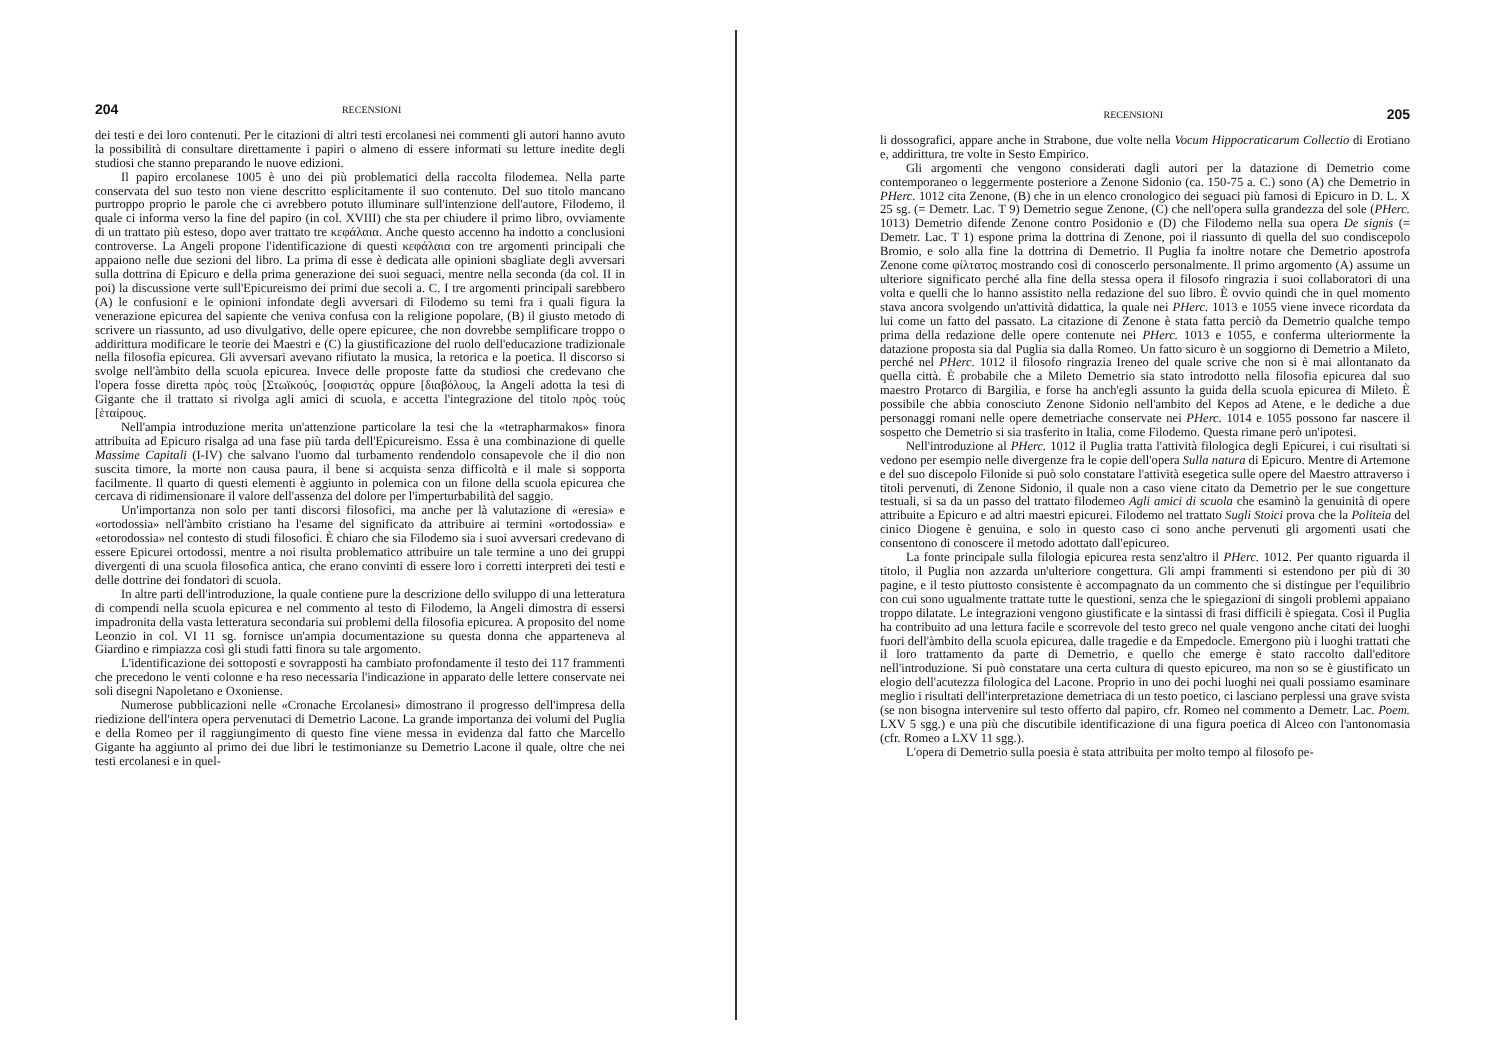204 RECENSIONI
dei testi e dei loro contenuti. Per le citazioni di altri testi ercolanesi nei commenti gli autori hanno avuto la possibilità di consultare direttamente i papiri o almeno di essere informati su letture inedite degli studiosi che stanno preparando le nuove edizioni.
Il papiro ercolanese 1005 è uno dei più problematici della raccolta filodemea. Nella parte conservata del suo testo non viene descritto esplicitamente il suo contenuto. Del suo titolo mancano purtroppo proprio le parole che ci avrebbero potuto illuminare sull'intenzione dell'autore, Filodemo, il quale ci informa verso la fine del papiro (in col. XVIII) che sta per chiudere il primo libro, ovviamente di un trattato più esteso, dopo aver trattato tre κεφάλαια. Anche questo accenno ha indotto a conclusioni controverse. La Angeli propone l'identificazione di questi κεφάλαια con tre argomenti principali che appaiono nelle due sezioni del libro. La prima di esse è dedicata alle opinioni sbagliate degli avversari sulla dottrina di Epicuro e della prima generazione dei suoi seguaci, mentre nella seconda (da col. II in poi) la discussione verte sull'Epicureismo dei primi due secoli a. C. I tre argomenti principali sarebbero (A) le confusioni e le opinioni infondate degli avversari di Filodemo su temi fra i quali figura la venerazione epicurea del sapiente che veniva confusa con la religione popolare, (B) il giusto metodo di scrivere un riassunto, ad uso divulgativo, delle opere epicuree, che non dovrebbe semplificare troppo o addirittura modificare le teorie dei Maestri e (C) la giustificazione del ruolo dell'educazione tradizionale nella filosofia epicurea. Gli avversari avevano rifiutato la musica, la retorica e la poetica. Il discorso si svolge nell'àmbito della scuola epicurea. Invece delle proposte fatte da studiosi che credevano che l'opera fosse diretta πρὸς τοὺς [Στωϊκούς, [σοφιστάς oppure [διαβόλους, la Angeli adotta la tesi di Gigante che il trattato si rivolga agli amici di scuola, e accetta l'integrazione del titolo πρὸς τοὺς [ἑταίρους.
Nell'ampia introduzione merita un'attenzione particolare la tesi che la «tetrapharmakos» finora attribuita ad Epicuro risalga ad una fase più tarda dell'Epicureismo. Essa è una combinazione di quelle Massime Capitali (I-IV) che salvano l'uomo dal turbamento rendendolo consapevole che il dio non suscita timore, la morte non causa paura, il bene si acquista senza difficoltà e il male si sopporta facilmente. Il quarto di questi elementi è aggiunto in polemica con un filone della scuola epicurea che cercava di ridimensionare il valore dell'assenza del dolore per l'imperturbabilità del saggio.
Un'importanza non solo per tanti discorsi filosofici, ma anche per là valutazione di «eresia» e «ortodossia» nell'àmbito cristiano ha l'esame del significato da attribuire ai termini «ortodossia» e «etorodossia» nel contesto di studi filosofici. È chiaro che sia Filodemo sia i suoi avversari credevano di essere Epicurei ortodossi, mentre a noi risulta problematico attribuire un tale termine a uno dei gruppi divergenti di una scuola filosofica antica, che erano convinti di essere loro i corretti interpreti dei testi e delle dottrine dei fondatori di scuola.
In altre parti dell'introduzione, la quale contiene pure la descrizione dello sviluppo di una letteratura di compendi nella scuola epicurea e nel commento al testo di Filodemo, la Angeli dimostra di essersi impadronita della vasta letteratura secondaria sui problemi della filosofia epicurea. A proposito del nome Leonzio in col. VI 11 sg. fornisce un'ampia documentazione su questa donna che apparteneva al Giardino e rimpiazza così gli studi fatti finora su tale argomento.
L'identificazione dei sottoposti e sovrapposti ha cambiato profondamente il testo dei 117 frammenti che precedono le venti colonne e ha reso necessaria l'indicazione in apparato delle lettere conservate nei soli disegni Napoletano e Oxoniense.
Numerose pubblicazioni nelle «Cronache Ercolanesi» dimostrano il progresso dell'impresa della riedizione dell'intera opera pervenutaci di Demetrio Lacone. La grande importanza dei volumi del Puglia e della Romeo per il raggiungimento di questo fine viene messa in evidenza dal fatto che Marcello Gigante ha aggiunto al primo dei due libri le testimonianze su Demetrio Lacone il quale, oltre che nei testi ercolanesi e in quel-
RECENSIONI 205
li dossografici, appare anche in Strabone, due volte nella Vocum Hippocraticarum Collectio di Erotiano e, addirittura, tre volte in Sesto Empirico.
Gli argomenti che vengono considerati dagli autori per la datazione di Demetrio come contemporaneo o leggermente posteriore a Zenone Sidonio (ca. 150-75 a. C.) sono (A) che Demetrio in PHerc. 1012 cita Zenone, (B) che in un elenco cronologico dei seguaci più famosi di Epicuro in D. L. X 25 sg. (= Demetr. Lac. T 9) Demetrio segue Zenone, (C) che nell'opera sulla grandezza del sole (PHerc. 1013) Demetrio difende Zenone contro Posidonio e (D) che Filodemo nella sua opera De signis (= Demetr. Lac. T 1) espone prima la dottrina di Zenone, poi il riassunto di quella del suo condiscepolo Bromio, e solo alla fine la dottrina di Demetrio. Il Puglia fa inoltre notare che Demetrio apostrofa Zenone come φίλτατος mostrando così di conoscerlo personalmente. Il primo argomento (A) assume un ulteriore significato perché alla fine della stessa opera il filosofo ringrazia i suoi collaboratori di una volta e quelli che lo hanno assistito nella redazione del suo libro. È ovvio quindi che in quel momento stava ancora svolgendo un'attività didattica, la quale nei PHerc. 1013 e 1055 viene invece ricordata da lui come un fatto del passato. La citazione di Zenone è stata fatta perciò da Demetrio qualche tempo prima della redazione delle opere contenute nei PHerc. 1013 e 1055, e conferma ulteriormente la datazione proposta sia dal Puglia sia dalla Romeo. Un fatto sicuro è un soggiorno di Demetrio a Mileto, perché nel PHerc. 1012 il filosofo ringrazia Ireneo del quale scrive che non si è mai allontanato da quella città. È probabile che a Mileto Demetrio sia stato introdotto nella filosofia epicurea dal suo maestro Protarco di Bargilia, e forse ha anch'egli assunto la guida della scuola epicurea di Mileto. È possibile che abbia conosciuto Zenone Sidonio nell'ambito del Kepos ad Atene, e le dediche a due personaggi romani nelle opere demetriache conservate nei PHerc. 1014 e 1055 possono far nascere il sospetto che Demetrio si sia trasferito in Italia, come Filodemo. Questa rimane però un'ipotesi.
Nell'introduzione al PHerc. 1012 il Puglia tratta l'attività filologica degli Epicurei, i cui risultati si vedono per esempio nelle divergenze fra le copie dell'opera Sulla natura di Epicuro. Mentre di Artemone e del suo discepolo Filonide si può solo constatare l'attività esegetica sulle opere del Maestro attraverso i titoli pervenuti, di Zenone Sidonio, il quale non a caso viene citato da Demetrio per le sue congetture testuali, si sa da un passo del trattato filodemeo Agli amici di scuola che esaminò la genuinità di opere attribuite a Epicuro e ad altri maestri epicurei. Filodemo nel trattato Sugli Stoici prova che la Politeia del cinico Diogene è genuina, e solo in questo caso ci sono anche pervenuti gli argomenti usati che consentono di conoscere il metodo adottato dall'epicureo.
La fonte principale sulla filologia epicurea resta senz'altro il PHerc. 1012. Per quanto riguarda il titolo, il Puglia non azzarda un'ulteriore congettura. Gli ampi frammenti si estendono per più di 30 pagine, e il testo piuttosto consistente è accompagnato da un commento che si distingue per l'equilibrio con cui sono ugualmente trattate tutte le questioni, senza che le spiegazioni di singoli problemi appaiano troppo dilatate. Le integrazioni vengono giustificate e la sintassi di frasi difficili è spiegata. Così il Puglia ha contribuito ad una lettura facile e scorrevole del testo greco nel quale vengono anche citati dei luoghi fuori dell'àmbito della scuola epicurea, dalle tragedie e da Empedocle. Emergono più i luoghi trattati che il loro trattamento da parte di Demetrio, e quello che emerge è stato raccolto dall'editore nell'introduzione. Si può constatare una certa cultura di questo epicureo, ma non so se è giustificato un elogio dell'acutezza filologica del Lacone. Proprio in uno dei pochi luoghi nei quali possiamo esaminare meglio i risultati dell'interpretazione demetriaca di un testo poetico, ci lasciano perplessi una grave svista (se non bisogna intervenire sul testo offerto dal papiro, cfr. Romeo nel commento a Demetr. Lac. Poem. LXV 5 sgg.) e una più che discutibile identificazione di una figura poetica di Alceo con l'antonomasia (cfr. Romeo a LXV 11 sgg.).
L'opera di Demetrio sulla poesia è stata attribuita per molto tempo al filosofo pe-